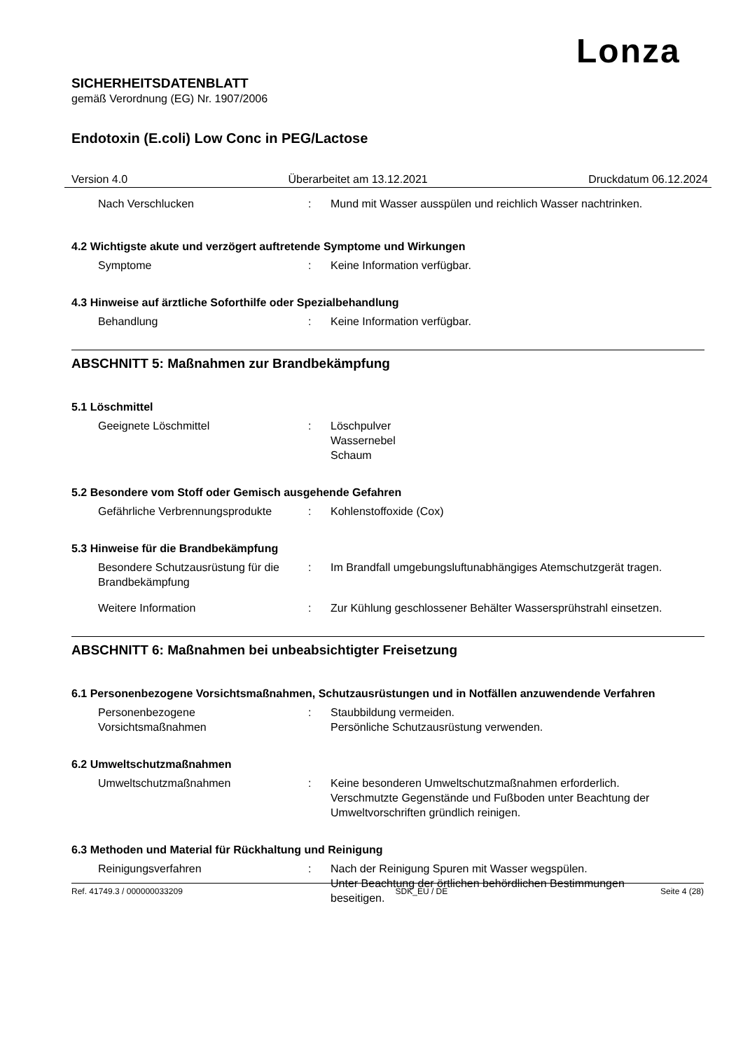Lonza
SICHERHEITSDATENBLATT
gemäß Verordnung (EG) Nr. 1907/2006
Endotoxin (E.coli) Low Conc in PEG/Lactose
Version 4.0 Überarbeitet am 13.12.2021 Druckdatum 06.12.2024
Nach Verschlucken : Mund mit Wasser ausspülen und reichlich Wasser nachtrinken.
4.2 Wichtigste akute und verzögert auftretende Symptome und Wirkungen
Symptome : Keine Information verfügbar.
4.3 Hinweise auf ärztliche Soforthilfe oder Spezialbehandlung
Behandlung : Keine Information verfügbar.
ABSCHNITT 5: Maßnahmen zur Brandbekämpfung
5.1 Löschmittel
Geeignete Löschmittel : Löschpulver
Wassernebel
Schaum
5.2 Besondere vom Stoff oder Gemisch ausgehende Gefahren
Gefährliche Verbrennungsprodukte
: Kohlenstoffoxide (Cox)
5.3 Hinweise für die Brandbekämpfung
Besondere Schutzausrüstung für die Brandbekämpfung
: Im Brandfall umgebungsluftunabhängiges Atemschutzgerät tragen.
Weitere Information : Zur Kühlung geschlossener Behälter Wassersprühstrahl einsetzen.
ABSCHNITT 6: Maßnahmen bei unbeabsichtigter Freisetzung
6.1 Personenbezogene Vorsichtsmaßnahmen, Schutzausrüstungen und in Notfällen anzuwendende Verfahren
Personenbezogene
Vorsichtsmaßnahmen
: Staubbildung vermeiden.
Persönliche Schutzausrüstung verwenden.
6.2 Umweltschutzmaßnahmen
Umweltschutzmaßnahmen : Keine besonderen Umweltschutzmaßnahmen erforderlich.
Verschmutzte Gegenstände und Fußboden unter Beachtung der Umweltvorschriften gründlich reinigen.
6.3 Methoden und Material für Rückhaltung und Reinigung
Reinigungsverfahren : Nach der Reinigung Spuren mit Wasser wegspülen.
Unter Beachtung der örtlichen behördlichen Bestimmungen beseitigen.
Ref. 41749.3 / 000000033209 SDK_EU / DE Seite 4 (28)